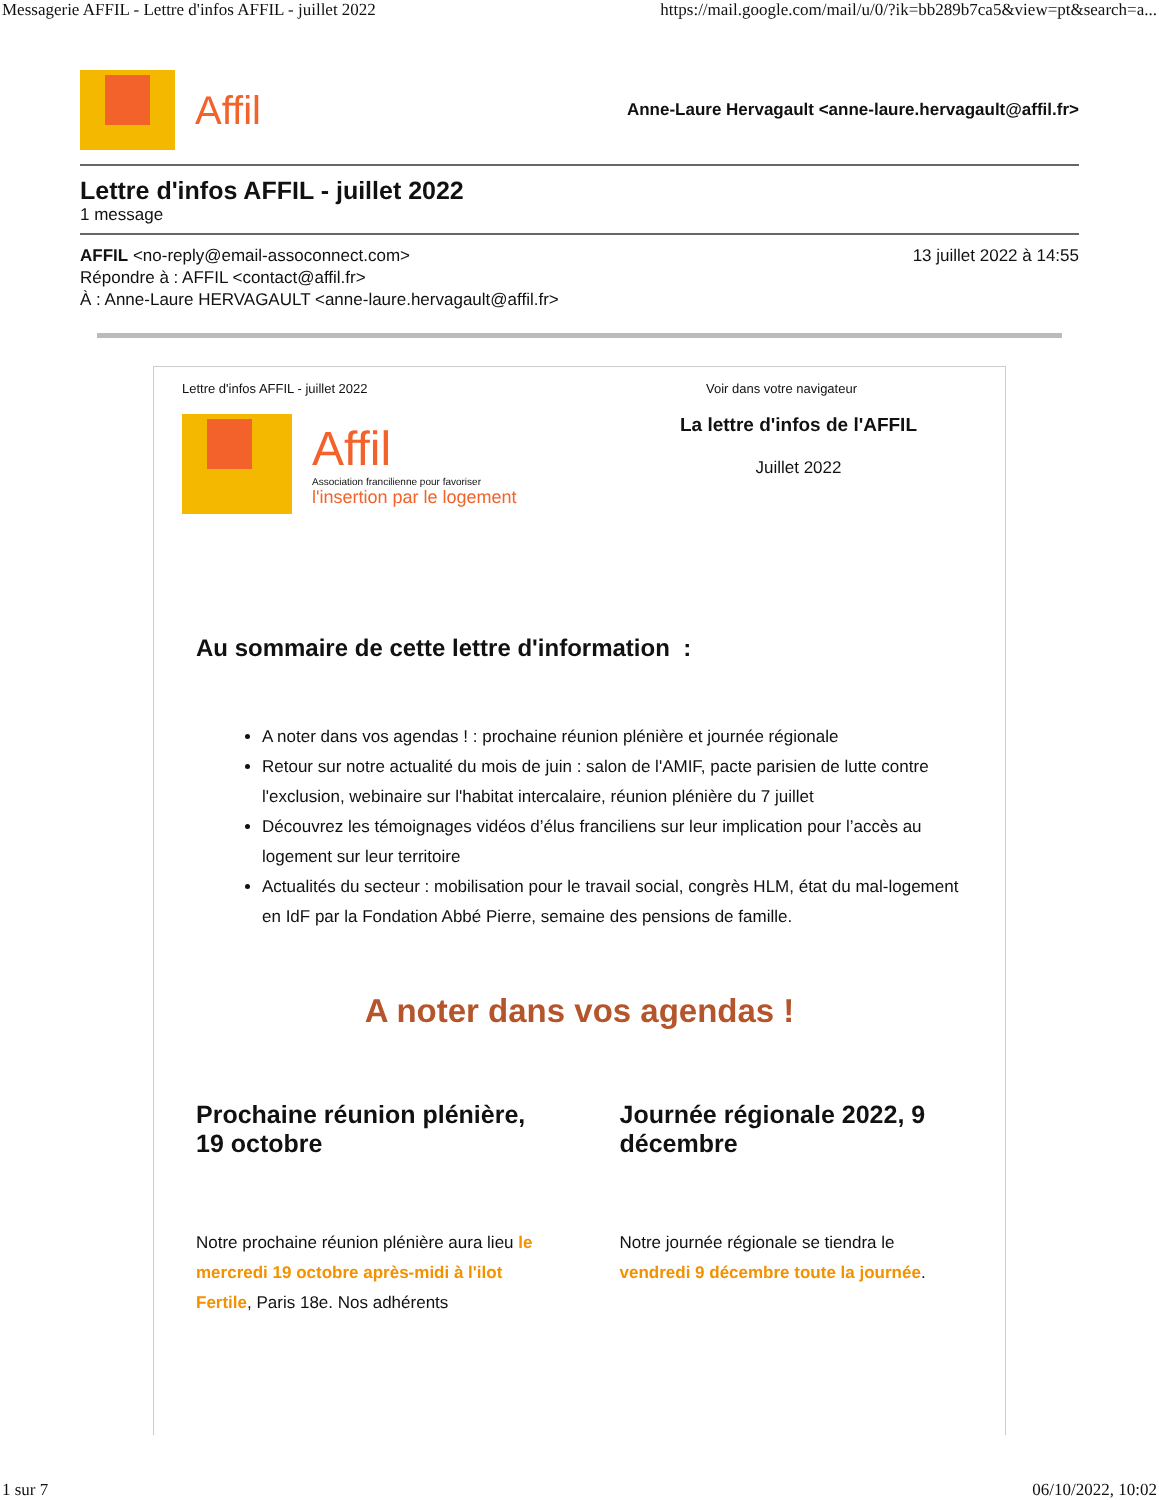Messagerie AFFIL - Lettre d'infos AFFIL - juillet 2022 https://mail.google.com/mail/u/0/?ik=bb289b7ca5&view=pt&search=a...
Affil
Anne-Laure Hervagault <anne-laure.hervagault@affil.fr>
Lettre d'infos AFFIL - juillet 2022
1 message
AFFIL <no-reply@email-assoconnect.com> 13 juillet 2022 à 14:55
Répondre à : AFFIL <contact@affil.fr>
À : Anne-Laure HERVAGAULT <anne-laure.hervagault@affil.fr>
Lettre d'infos AFFIL - juillet 2022 Voir dans votre navigateur
Affil
Association francilienne pour favoriser
l'insertion par le logement
La lettre d'infos de l'AFFIL
Juillet 2022
Au sommaire de cette lettre d'information :
A noter dans vos agendas ! : prochaine réunion plénière et journée régionale
Retour sur notre actualité du mois de juin : salon de l'AMIF, pacte parisien de lutte contre l'exclusion, webinaire sur l'habitat intercalaire, réunion plénière du 7 juillet
Découvrez les témoignages vidéos d’élus franciliens sur leur implication pour l’accès au logement sur leur territoire
Actualités du secteur : mobilisation pour le travail social, congrès HLM, état du mal-logement en IdF par la Fondation Abbé Pierre, semaine des pensions de famille.
A noter dans vos agendas !
Prochaine réunion plénière, 19 octobre
Notre prochaine réunion plénière aura lieu le mercredi 19 octobre après-midi à l'ilot Fertile, Paris 18e. Nos adhérents
Journée régionale 2022, 9 décembre
Notre journée régionale se tiendra le vendredi 9 décembre toute la journée.
1 sur 7 06/10/2022, 10:02